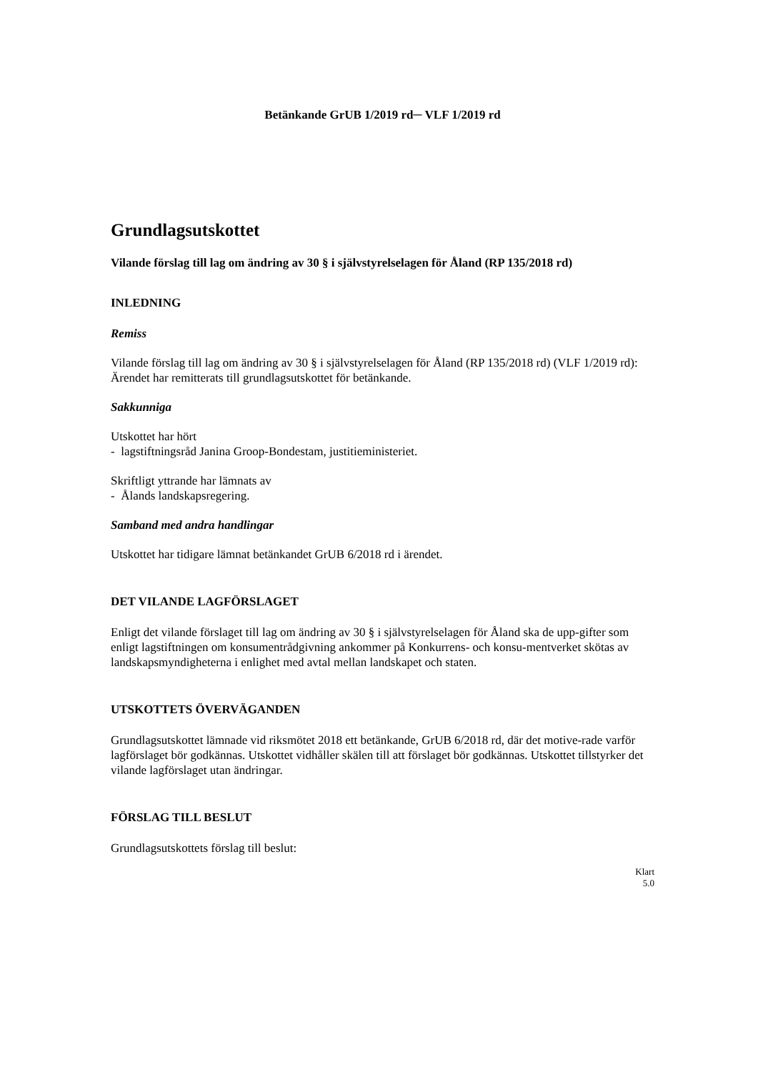Betänkande GrUB 1/2019 rd─ VLF 1/2019 rd
Grundlagsutskottet
Vilande förslag till lag om ändring av 30 § i självstyrelselagen för Åland (RP 135/2018 rd)
INLEDNING
Remiss
Vilande förslag till lag om ändring av 30 § i självstyrelselagen för Åland (RP 135/2018 rd) (VLF 1/2019 rd): Ärendet har remitterats till grundlagsutskottet för betänkande.
Sakkunniga
Utskottet har hört
- lagstiftningsråd Janina Groop-Bondestam, justitieministeriet.
Skriftligt yttrande har lämnats av
- Ålands landskapsregering.
Samband med andra handlingar
Utskottet har tidigare lämnat betänkandet GrUB 6/2018 rd i ärendet.
DET VILANDE LAGFÖRSLAGET
Enligt det vilande förslaget till lag om ändring av 30 § i självstyrelselagen för Åland ska de upp-gifter som enligt lagstiftningen om konsumentrådgivning ankommer på Konkurrens- och konsu-mentverket skötas av landskapsmyndigheterna i enlighet med avtal mellan landskapet och staten.
UTSKOTTETS ÖVERVÄGANDEN
Grundlagsutskottet lämnade vid riksmötet 2018 ett betänkande, GrUB 6/2018 rd, där det motive-rade varför lagförslaget bör godkännas. Utskottet vidhåller skälen till att förslaget bör godkännas. Utskottet tillstyrker det vilande lagförslaget utan ändringar.
FÖRSLAG TILL BESLUT
Grundlagsutskottets förslag till beslut:
Klart
5.0